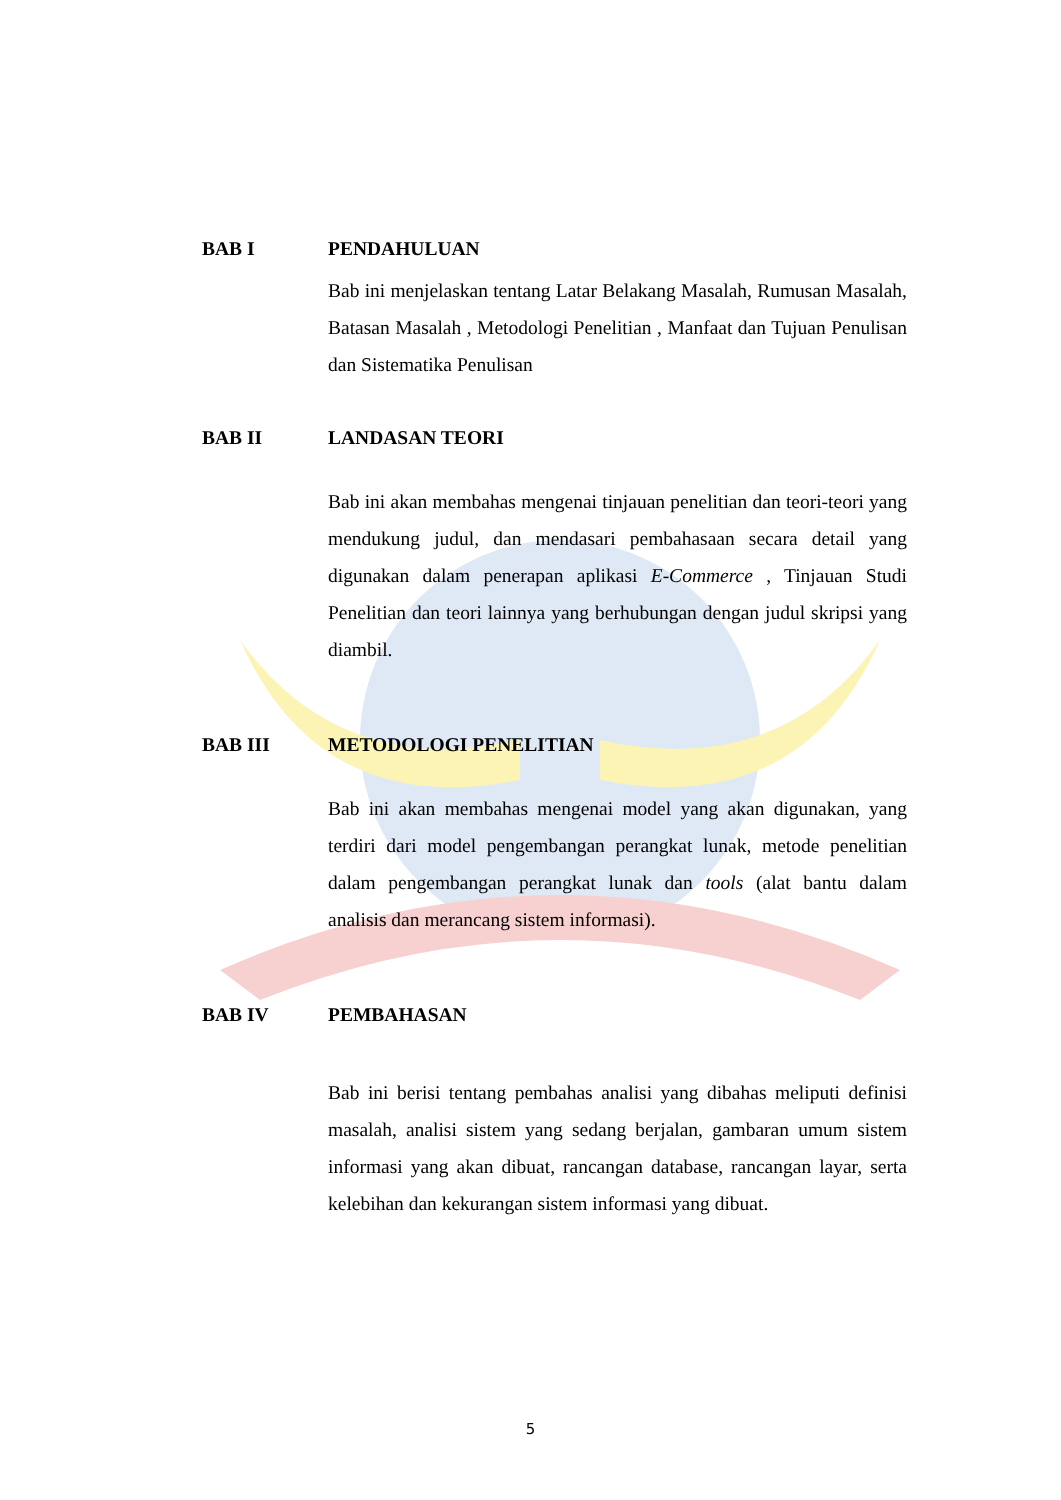BAB I PENDAHULUAN
Bab ini menjelaskan tentang Latar Belakang Masalah, Rumusan Masalah, Batasan Masalah , Metodologi Penelitian , Manfaat dan Tujuan Penulisan dan Sistematika Penulisan
BAB II LANDASAN TEORI
Bab ini akan membahas mengenai tinjauan penelitian dan teori-teori yang mendukung judul, dan mendasari pembahasaan secara detail yang digunakan dalam penerapan aplikasi E-Commerce , Tinjauan Studi Penelitian dan teori lainnya yang berhubungan dengan judul skripsi yang diambil.
BAB III METODOLOGI PENELITIAN
Bab ini akan membahas mengenai model yang akan digunakan, yang terdiri dari model pengembangan perangkat lunak, metode penelitian dalam pengembangan perangkat lunak dan tools (alat bantu dalam analisis dan merancang sistem informasi).
BAB IV PEMBAHASAN
Bab ini berisi tentang pembahas analisi yang dibahas meliputi definisi masalah, analisi sistem yang sedang berjalan, gambaran umum sistem informasi yang akan dibuat, rancangan database, rancangan layar, serta kelebihan dan kekurangan sistem informasi yang dibuat.
5